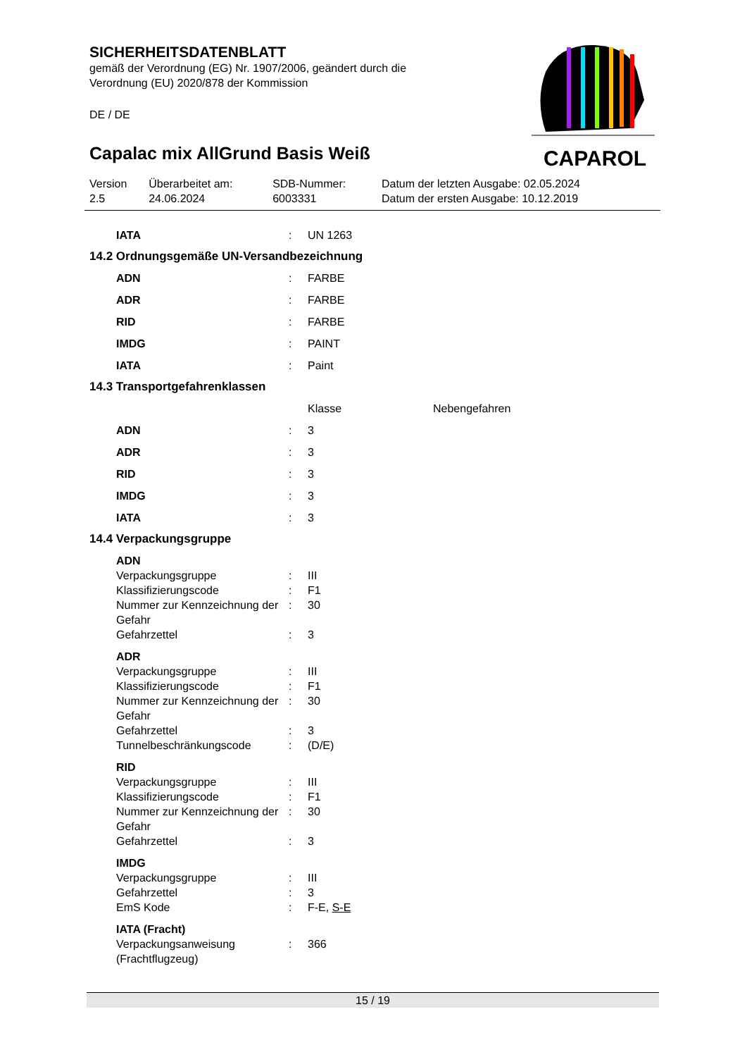SICHERHEITSDATENBLATT
gemäß der Verordnung (EG) Nr. 1907/2006, geändert durch die
Verordnung (EU) 2020/878 der Kommission
DE / DE
Capalac mix AllGrund Basis Weiß
CAPAROL
| Version 2.5 | Überarbeitet am: 24.06.2024 | SDB-Nummer: 6003331 | Datum der letzten Ausgabe: 02.05.2024 Datum der ersten Ausgabe: 10.12.2019 |
| IATA | : | UN 1263 |
14.2 Ordnungsgemäße UN-Versandbezeichnung
| ADN | : | FARBE |
| ADR | : | FARBE |
| RID | : | FARBE |
| IMDG | : | PAINT |
| IATA | : | Paint |
14.3 Transportgefahrenklassen
| | | Klasse | Nebengefahren |
| ADN | : | 3 | |
| ADR | : | 3 | |
| RID | : | 3 | |
| IMDG | : | 3 | |
| IATA | : | 3 | |
14.4 Verpackungsgruppe
| ADN | | |
| Verpackungsgruppe | : | III |
| Klassifizierungscode | : | F1 |
| Nummer zur Kennzeichnung der Gefahr | : | 30 |
| Gefahrzettel | : | 3 |
| ADR | | |
| Verpackungsgruppe | : | III |
| Klassifizierungscode | : | F1 |
| Nummer zur Kennzeichnung der Gefahr | : | 30 |
| Gefahrzettel | : | 3 |
| Tunnelbeschränkungscode | : | (D/E) |
| RID | | |
| Verpackungsgruppe | : | III |
| Klassifizierungscode | : | F1 |
| Nummer zur Kennzeichnung der Gefahr | : | 30 |
| Gefahrzettel | : | 3 |
| IMDG | | |
| Verpackungsgruppe | : | III |
| Gefahrzettel | : | 3 |
| EmS Kode | : | F-E, S-E |
| IATA (Fracht) | | |
| Verpackungsanweisung (Frachtflugzeug) | : | 366 |
15 / 19